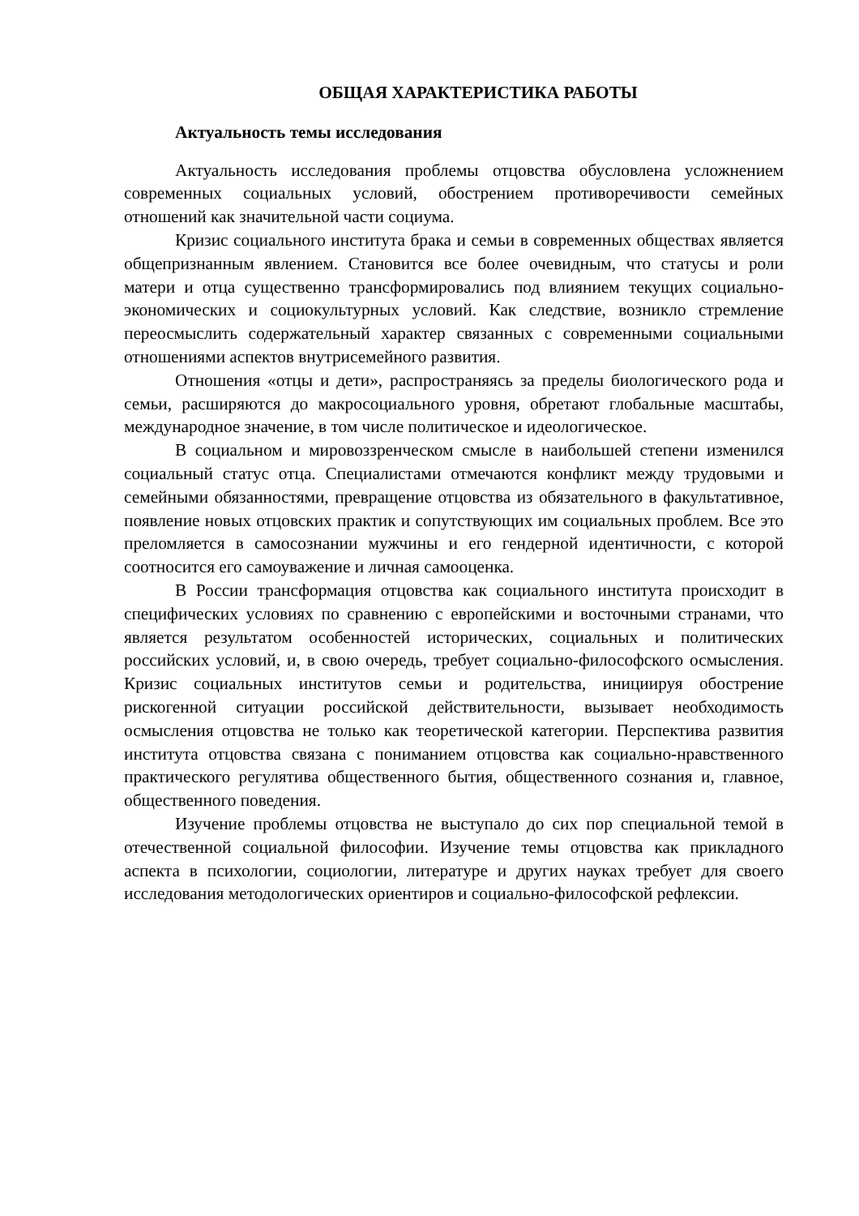ОБЩАЯ ХАРАКТЕРИСТИКА РАБОТЫ
Актуальность темы исследования
Актуальность исследования проблемы отцовства обусловлена усложнением современных социальных условий, обострением противоречивости семейных отношений как значительной части социума.
Кризис социального института брака и семьи в современных обществах является общепризнанным явлением. Становится все более очевидным, что статусы и роли матери и отца существенно трансформировались под влиянием текущих социально-экономических и социокультурных условий. Как следствие, возникло стремление переосмыслить содержательный характер связанных с современными социальными отношениями аспектов внутрисемейного развития.
Отношения «отцы и дети», распространяясь за пределы биологического рода и семьи, расширяются до макросоциального уровня, обретают глобальные масштабы, международное значение, в том числе политическое и идеологическое.
В социальном и мировоззренческом смысле в наибольшей степени изменился социальный статус отца. Специалистами отмечаются конфликт между трудовыми и семейными обязанностями, превращение отцовства из обязательного в факультативное, появление новых отцовских практик и сопутствующих им социальных проблем. Все это преломляется в самосознании мужчины и его гендерной идентичности, с которой соотносится его самоуважение и личная самооценка.
В России трансформация отцовства как социального института происходит в специфических условиях по сравнению с европейскими и восточными странами, что является результатом особенностей исторических, социальных и политических российских условий, и, в свою очередь, требует социально-философского осмысления. Кризис социальных институтов семьи и родительства, инициируя обострение рискогенной ситуации российской действительности, вызывает необходимость осмысления отцовства не только как теоретической категории. Перспектива развития института отцовства связана с пониманием отцовства как социально-нравственного практического регулятива общественного бытия, общественного сознания и, главное, общественного поведения.
Изучение проблемы отцовства не выступало до сих пор специальной темой в отечественной социальной философии. Изучение темы отцовства как прикладного аспекта в психологии, социологии, литературе и других науках требует для своего исследования методологических ориентиров и социально-философской рефлексии.